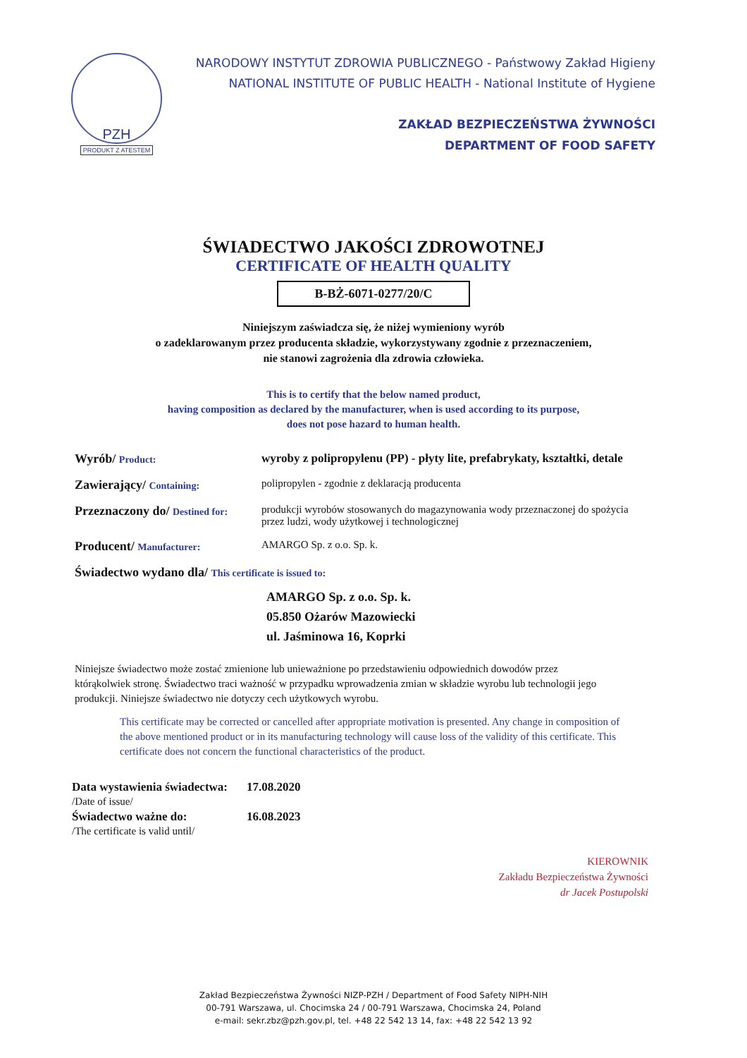PZH
PRODUKT Z ATESTEM
NARODOWY INSTYTUT ZDROWIA PUBLICZNEGO - Państwowy Zakład Higieny
NATIONAL INSTITUTE OF PUBLIC HEALTH - National Institute of Hygiene
ZAKŁAD BEZPIECZEŃSTWA ŻYWNOŚCI
DEPARTMENT OF FOOD SAFETY
ŚWIADECTWO JAKOŚCI ZDROWOTNEJ
CERTIFICATE OF HEALTH QUALITY
B-BŻ-6071-0277/20/C
Niniejszym zaświadcza się, że niżej wymieniony wyrób
o zadeklarowanym przez producenta składzie, wykorzystywany zgodnie z przeznaczeniem,
nie stanowi zagrożenia dla zdrowia człowieka.
This is to certify that the below named product,
having composition as declared by the manufacturer, when is used according to its purpose,
does not pose hazard to human health.
Wyrób/ Product:
wyroby z polipropylenu (PP) - płyty lite, prefabrykaty, kształtki, detale
Zawierający/ Containing: polipropylen - zgodnie z deklaracją producenta
Przeznaczony do/ Destined for:
produkcji wyrobów stosowanych do magazynowania wody przeznaczonej do spożycia przez ludzi, wody użytkowej i technologicznej
Producent/ Manufacturer: AMARGO Sp. z o.o. Sp. k.
Świadectwo wydano dla/ This certificate is issued to:
AMARGO Sp. z o.o. Sp. k.
05.850 Ożarów Mazowiecki
ul. Jaśminowa 16, Koprki
Niniejsze świadectwo może zostać zmienione lub unieważnione po przedstawieniu odpowiednich dowodów przez którąkolwiek stronę. Świadectwo traci ważność w przypadku wprowadzenia zmian w składzie wyrobu lub technologii jego produkcji. Niniejsze świadectwo nie dotyczy cech użytkowych wyrobu.
This certificate may be corrected or cancelled after appropriate motivation is presented. Any change in composition of the above mentioned product or in its manufacturing technology will cause loss of the validity of this certificate. This certificate does not concern the functional characteristics of the product.
| Data wystawienia świadectwa: /Date of issue/ | 17.08.2020 |
| Świadectwo ważne do: /The certificate is valid until/ | 16.08.2023 |
KIEROWNIK
Zakładu Bezpieczeństwa Żywności
dr Jacek Postupolski
Zakład Bezpieczeństwa Żywności NIZP-PZH / Department of Food Safety NIPH-NIH
00-791 Warszawa, ul. Chocimska 24 / 00-791 Warszawa, Chocimska 24, Poland
e-mail: sekr.zbz@pzh.gov.pl, tel. +48 22 542 13 14, fax: +48 22 542 13 92